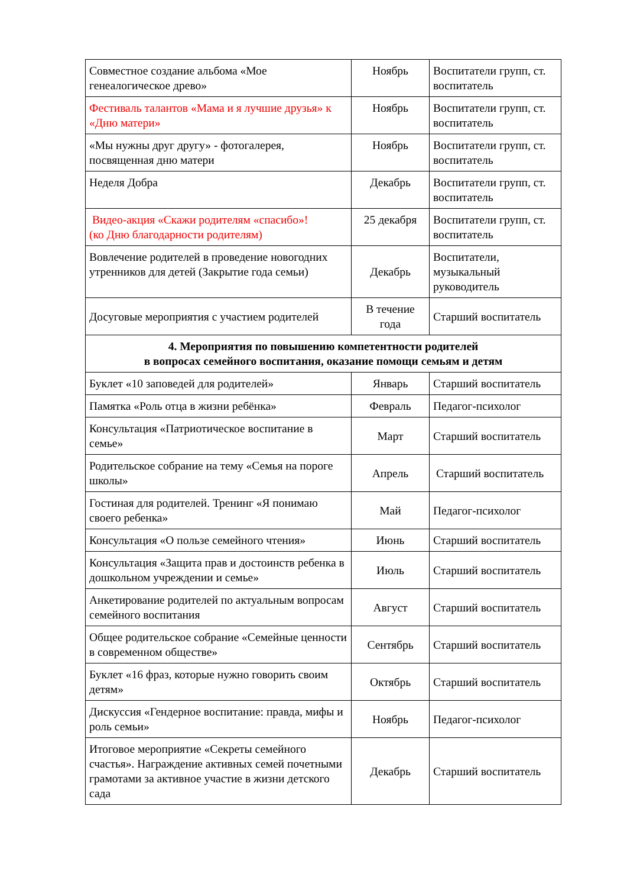| Совместное создание альбома «Мое генеалогическое древо» | Ноябрь | Воспитатели групп, ст. воспитатель |
| Фестиваль талантов «Мама и я лучшие друзья» к «Дню матери» | Ноябрь | Воспитатели групп, ст. воспитатель |
| «Мы нужны друг другу» - фотогалерея, посвященная дню матери | Ноябрь | Воспитатели групп, ст. воспитатель |
| Неделя Добра | Декабрь | Воспитатели групп, ст. воспитатель |
| Видео-акция «Скажи родителям «спасибо»! (ко Дню благодарности родителям) | 25 декабря | Воспитатели групп, ст. воспитатель |
| Вовлечение родителей в проведение новогодних утренников для детей (Закрытие года семьи) | Декабрь | Воспитатели, музыкальный руководитель |
| Досуговые мероприятия с участием родителей | В течение года | Старший воспитатель |
| 4. Мероприятия по повышению компетентности родителей в вопросах семейного воспитания, оказание помощи семьям и детям | | |
| Буклет «10 заповедей для родителей» | Январь | Старший воспитатель |
| Памятка «Роль отца в жизни ребёнка» | Февраль | Педагог-психолог |
| Консультация «Патриотическое воспитание в семье» | Март | Старший воспитатель |
| Родительское собрание на тему «Семья на пороге школы» | Апрель | Старший воспитатель |
| Гостиная для родителей. Тренинг «Я понимаю своего ребенка» | Май | Педагог-психолог |
| Консультация «О пользе семейного чтения» | Июнь | Старший воспитатель |
| Консультация «Защита прав и достоинств ребенка в дошкольном учреждении и семье» | Июль | Старший воспитатель |
| Анкетирование родителей по актуальным вопросам семейного воспитания | Август | Старший воспитатель |
| Общее родительское собрание «Семейные ценности в современном обществе» | Сентябрь | Старший воспитатель |
| Буклет «16 фраз, которые нужно говорить своим детям» | Октябрь | Старший воспитатель |
| Дискуссия «Гендерное воспитание: правда, мифы и роль семьи» | Ноябрь | Педагог-психолог |
| Итоговое мероприятие «Секреты семейного счастья». Награждение активных семей почетными грамотами за активное участие в жизни детского сада | Декабрь | Старший воспитатель |